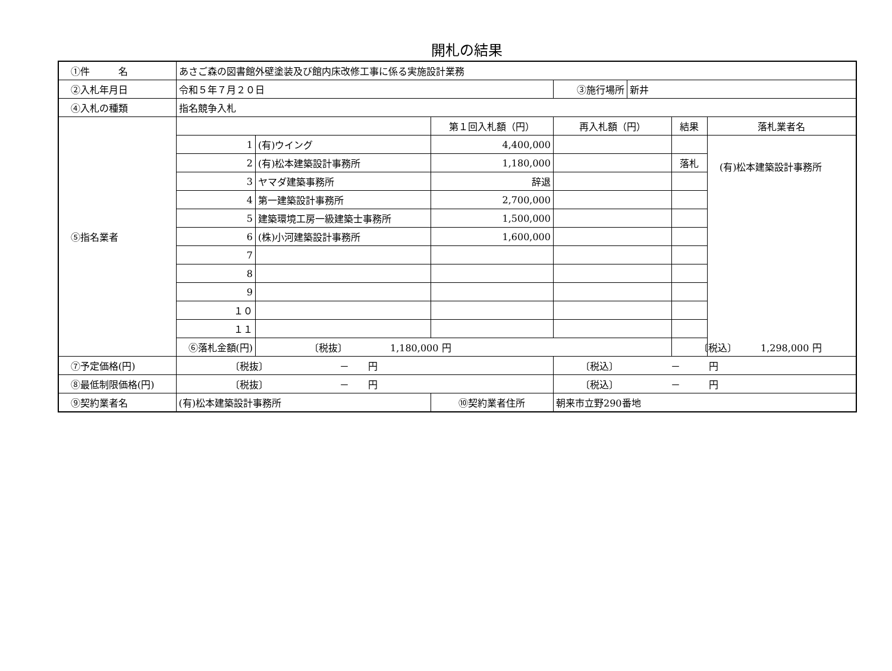開札の結果
| ①件 名 | あさご森の図書館外壁塗装及び館内床改修工事に係る実施設計業務 | | | | | |
| ②入札年月日 | 令和５年７月２０日 | | | / ③施行場所 / 新井 / | | |
| ④入札の種類 | 指名競争入札 | | | | | |
| ⑤指名業者 | | | 第１回入札額（円） | 再入札額（円） | 結果 | 落札業者名 |
| | 1 | (有)ウイング | 4,400,000 | | | (有)松本建築設計事務所 |
| | 2 | (有)松本建築設計事務所 | 1,180,000 | | 落札 | |
| | 3 | ヤマダ建築事務所 | 辞退 | | | |
| | 4 | 第一建築設計事務所 | 2,700,000 | | | |
| | 5 | 建築環境工房一級建築士事務所 | 1,500,000 | | | |
| | 6 | (株)小河建築設計事務所 | 1,600,000 | | | |
| | 7 | | | | | |
| | 8 | | | | | |
| | 9 | | | | | |
| | １０ | | | | | |
| | １１ | | | | | |
| | ⑥落札金額(円) | 〔税抜〕 1,180,000 円 | | | 〔税込〕 1,298,000 円 | |
| ⑦予定価格(円) | 〔税抜〕 － 円 | | | 〔税込〕 － 円 | | |
| ⑧最低制限価格(円) | 〔税抜〕 － 円 | | | 〔税込〕 － 円 | | |
| ⑨契約業者名 | (有)松本建築設計事務所 | | ⑩契約業者住所 | 朝来市立野290番地 | | |